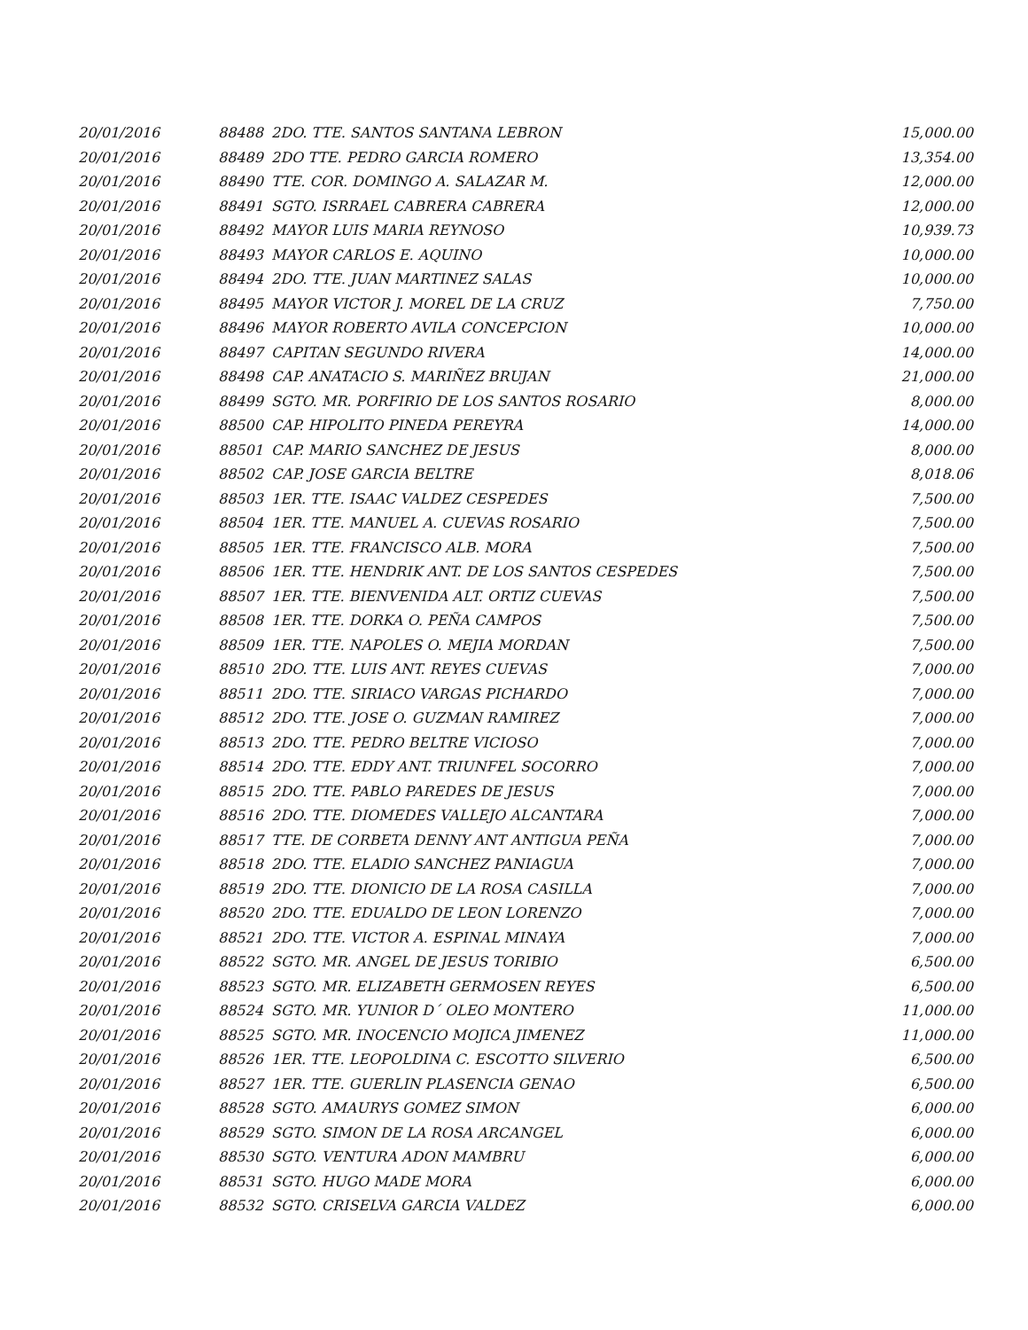| 20/01/2016 | 88488 | 2DO. TTE. SANTOS SANTANA LEBRON | 15,000.00 |
| 20/01/2016 | 88489 | 2DO TTE. PEDRO GARCIA ROMERO | 13,354.00 |
| 20/01/2016 | 88490 | TTE. COR. DOMINGO A. SALAZAR M. | 12,000.00 |
| 20/01/2016 | 88491 | SGTO. ISRRAEL CABRERA CABRERA | 12,000.00 |
| 20/01/2016 | 88492 | MAYOR LUIS MARIA REYNOSO | 10,939.73 |
| 20/01/2016 | 88493 | MAYOR CARLOS E. AQUINO | 10,000.00 |
| 20/01/2016 | 88494 | 2DO. TTE. JUAN MARTINEZ SALAS | 10,000.00 |
| 20/01/2016 | 88495 | MAYOR VICTOR J. MOREL DE LA CRUZ | 7,750.00 |
| 20/01/2016 | 88496 | MAYOR ROBERTO AVILA CONCEPCION | 10,000.00 |
| 20/01/2016 | 88497 | CAPITAN SEGUNDO RIVERA | 14,000.00 |
| 20/01/2016 | 88498 | CAP. ANATACIO S. MARIÑEZ BRUJAN | 21,000.00 |
| 20/01/2016 | 88499 | SGTO. MR. PORFIRIO DE LOS SANTOS ROSARIO | 8,000.00 |
| 20/01/2016 | 88500 | CAP. HIPOLITO PINEDA PEREYRA | 14,000.00 |
| 20/01/2016 | 88501 | CAP. MARIO SANCHEZ DE JESUS | 8,000.00 |
| 20/01/2016 | 88502 | CAP. JOSE GARCIA BELTRE | 8,018.06 |
| 20/01/2016 | 88503 | 1ER. TTE. ISAAC VALDEZ CESPEDES | 7,500.00 |
| 20/01/2016 | 88504 | 1ER. TTE. MANUEL A. CUEVAS ROSARIO | 7,500.00 |
| 20/01/2016 | 88505 | 1ER. TTE. FRANCISCO ALB. MORA | 7,500.00 |
| 20/01/2016 | 88506 | 1ER. TTE. HENDRIK ANT. DE LOS SANTOS CESPEDES | 7,500.00 |
| 20/01/2016 | 88507 | 1ER. TTE. BIENVENIDA ALT. ORTIZ CUEVAS | 7,500.00 |
| 20/01/2016 | 88508 | 1ER. TTE. DORKA O. PEÑA CAMPOS | 7,500.00 |
| 20/01/2016 | 88509 | 1ER. TTE. NAPOLES O. MEJIA MORDAN | 7,500.00 |
| 20/01/2016 | 88510 | 2DO. TTE. LUIS ANT. REYES CUEVAS | 7,000.00 |
| 20/01/2016 | 88511 | 2DO. TTE. SIRIACO VARGAS PICHARDO | 7,000.00 |
| 20/01/2016 | 88512 | 2DO. TTE. JOSE O. GUZMAN RAMIREZ | 7,000.00 |
| 20/01/2016 | 88513 | 2DO. TTE. PEDRO BELTRE VICIOSO | 7,000.00 |
| 20/01/2016 | 88514 | 2DO. TTE. EDDY ANT. TRIUNFEL SOCORRO | 7,000.00 |
| 20/01/2016 | 88515 | 2DO. TTE. PABLO PAREDES DE JESUS | 7,000.00 |
| 20/01/2016 | 88516 | 2DO. TTE. DIOMEDES VALLEJO ALCANTARA | 7,000.00 |
| 20/01/2016 | 88517 | TTE. DE CORBETA DENNY ANT ANTIGUA PEÑA | 7,000.00 |
| 20/01/2016 | 88518 | 2DO. TTE. ELADIO SANCHEZ PANIAGUA | 7,000.00 |
| 20/01/2016 | 88519 | 2DO. TTE. DIONICIO DE LA ROSA CASILLA | 7,000.00 |
| 20/01/2016 | 88520 | 2DO. TTE. EDUALDO DE LEON LORENZO | 7,000.00 |
| 20/01/2016 | 88521 | 2DO. TTE. VICTOR A. ESPINAL MINAYA | 7,000.00 |
| 20/01/2016 | 88522 | SGTO. MR. ANGEL DE JESUS TORIBIO | 6,500.00 |
| 20/01/2016 | 88523 | SGTO. MR. ELIZABETH GERMOSEN REYES | 6,500.00 |
| 20/01/2016 | 88524 | SGTO. MR. YUNIOR D´ OLEO MONTERO | 11,000.00 |
| 20/01/2016 | 88525 | SGTO. MR. INOCENCIO MOJICA JIMENEZ | 11,000.00 |
| 20/01/2016 | 88526 | 1ER. TTE. LEOPOLDINA C. ESCOTTO SILVERIO | 6,500.00 |
| 20/01/2016 | 88527 | 1ER. TTE. GUERLIN PLASENCIA GENAO | 6,500.00 |
| 20/01/2016 | 88528 | SGTO. AMAURYS GOMEZ SIMON | 6,000.00 |
| 20/01/2016 | 88529 | SGTO. SIMON DE LA ROSA ARCANGEL | 6,000.00 |
| 20/01/2016 | 88530 | SGTO. VENTURA ADON MAMBRU | 6,000.00 |
| 20/01/2016 | 88531 | SGTO. HUGO MADE MORA | 6,000.00 |
| 20/01/2016 | 88532 | SGTO. CRISELVA GARCIA VALDEZ | 6,000.00 |